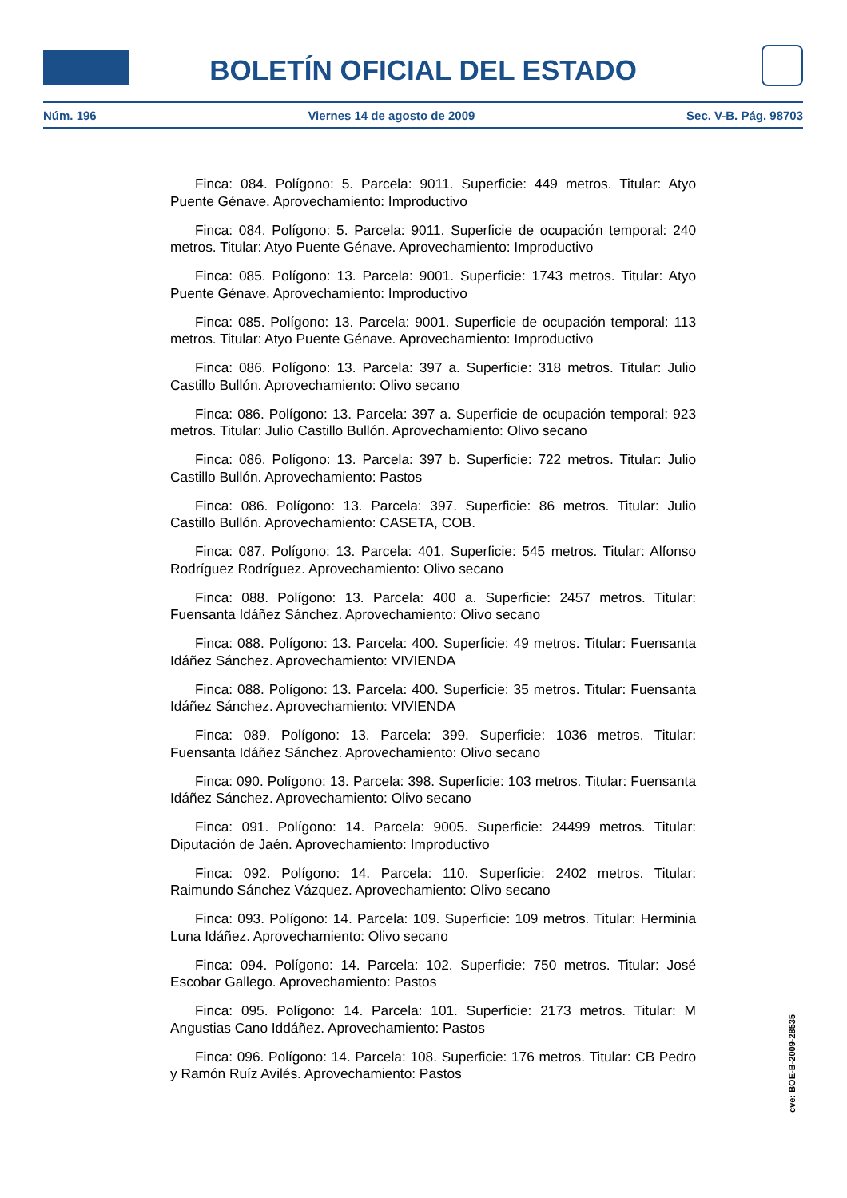BOLETÍN OFICIAL DEL ESTADO
Núm. 196 Viernes 14 de agosto de 2009 Sec. V-B. Pág. 98703
Finca: 084. Polígono: 5. Parcela: 9011. Superficie: 449 metros. Titular: Atyo Puente Génave. Aprovechamiento: Improductivo
Finca: 084. Polígono: 5. Parcela: 9011. Superficie de ocupación temporal: 240 metros. Titular: Atyo Puente Génave. Aprovechamiento: Improductivo
Finca: 085. Polígono: 13. Parcela: 9001. Superficie: 1743 metros. Titular: Atyo Puente Génave. Aprovechamiento: Improductivo
Finca: 085. Polígono: 13. Parcela: 9001. Superficie de ocupación temporal: 113 metros. Titular: Atyo Puente Génave. Aprovechamiento: Improductivo
Finca: 086. Polígono: 13. Parcela: 397 a. Superficie: 318 metros. Titular: Julio Castillo Bullón. Aprovechamiento: Olivo secano
Finca: 086. Polígono: 13. Parcela: 397 a. Superficie de ocupación temporal: 923 metros. Titular: Julio Castillo Bullón. Aprovechamiento: Olivo secano
Finca: 086. Polígono: 13. Parcela: 397 b. Superficie: 722 metros. Titular: Julio Castillo Bullón. Aprovechamiento: Pastos
Finca: 086. Polígono: 13. Parcela: 397. Superficie: 86 metros. Titular: Julio Castillo Bullón. Aprovechamiento: CASETA, COB.
Finca: 087. Polígono: 13. Parcela: 401. Superficie: 545 metros. Titular: Alfonso Rodríguez Rodríguez. Aprovechamiento: Olivo secano
Finca: 088. Polígono: 13. Parcela: 400 a. Superficie: 2457 metros. Titular: Fuensanta Idáñez Sánchez. Aprovechamiento: Olivo secano
Finca: 088. Polígono: 13. Parcela: 400. Superficie: 49 metros. Titular: Fuensanta Idáñez Sánchez. Aprovechamiento: VIVIENDA
Finca: 088. Polígono: 13. Parcela: 400. Superficie: 35 metros. Titular: Fuensanta Idáñez Sánchez. Aprovechamiento: VIVIENDA
Finca: 089. Polígono: 13. Parcela: 399. Superficie: 1036 metros. Titular: Fuensanta Idáñez Sánchez. Aprovechamiento: Olivo secano
Finca: 090. Polígono: 13. Parcela: 398. Superficie: 103 metros. Titular: Fuensanta Idáñez Sánchez. Aprovechamiento: Olivo secano
Finca: 091. Polígono: 14. Parcela: 9005. Superficie: 24499 metros. Titular: Diputación de Jaén. Aprovechamiento: Improductivo
Finca: 092. Polígono: 14. Parcela: 110. Superficie: 2402 metros. Titular: Raimundo Sánchez Vázquez. Aprovechamiento: Olivo secano
Finca: 093. Polígono: 14. Parcela: 109. Superficie: 109 metros. Titular: Herminia Luna Idáñez. Aprovechamiento: Olivo secano
Finca: 094. Polígono: 14. Parcela: 102. Superficie: 750 metros. Titular: José Escobar Gallego. Aprovechamiento: Pastos
Finca: 095. Polígono: 14. Parcela: 101. Superficie: 2173 metros. Titular: M Angustias Cano Iddáñez. Aprovechamiento: Pastos
Finca: 096. Polígono: 14. Parcela: 108. Superficie: 176 metros. Titular: CB Pedro y Ramón Ruíz Avilés. Aprovechamiento: Pastos
cve: BOE-B-2009-28535